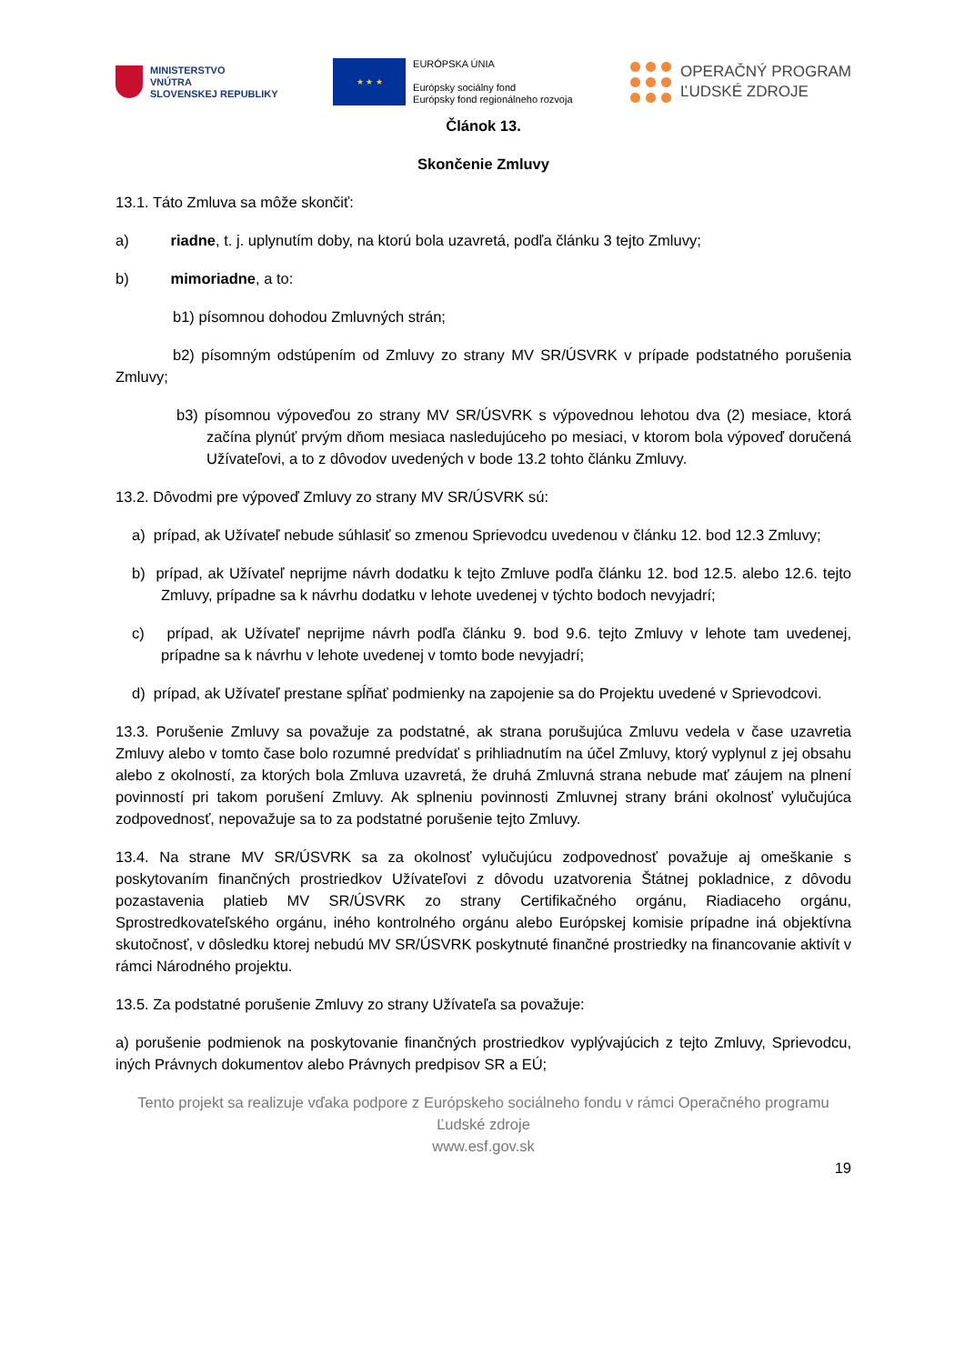MINISTERSTVO
VNÚTRA
SLOVENSKEJ REPUBLIKY
★ ★ ★
EURÓPSKA ÚNIA
Európsky sociálny fond
Európsky fond regionálneho rozvoja
OPERAČNÝ PROGRAM
ĽUDSKÉ ZDROJE
Článok 13.
Skončenie Zmluvy
13.1. Táto Zmluva sa môže skončiť:
a) riadne, t. j. uplynutím doby, na ktorú bola uzavretá, podľa článku 3 tejto Zmluvy;
b) mimoriadne, a to:
b1) písomnou dohodou Zmluvných strán;
b2) písomným odstúpením od Zmluvy zo strany MV SR/ÚSVRK v prípade podstatného porušenia Zmluvy;
b3) písomnou výpoveďou zo strany MV SR/ÚSVRK s výpovednou lehotou dva (2) mesiace, ktorá začína plynúť prvým dňom mesiaca nasledujúceho po mesiaci, v ktorom bola výpoveď doručená Užívateľovi, a to z dôvodov uvedených v bode 13.2 tohto článku Zmluvy.
13.2. Dôvodmi pre výpoveď Zmluvy zo strany MV SR/ÚSVRK sú:
a) prípad, ak Užívateľ nebude súhlasiť so zmenou Sprievodcu uvedenou v článku 12. bod 12.3 Zmluvy;
b) prípad, ak Užívateľ neprijme návrh dodatku k tejto Zmluve podľa článku 12. bod 12.5. alebo 12.6. tejto Zmluvy, prípadne sa k návrhu dodatku v lehote uvedenej v týchto bodoch nevyjadrí;
c) prípad, ak Užívateľ neprijme návrh podľa článku 9. bod 9.6. tejto Zmluvy v lehote tam uvedenej, prípadne sa k návrhu v lehote uvedenej v tomto bode nevyjadrí;
d) prípad, ak Užívateľ prestane spĺňať podmienky na zapojenie sa do Projektu uvedené v Sprievodcovi.
13.3. Porušenie Zmluvy sa považuje za podstatné, ak strana porušujúca Zmluvu vedela v čase uzavretia Zmluvy alebo v tomto čase bolo rozumné predvídať s prihliadnutím na účel Zmluvy, ktorý vyplynul z jej obsahu alebo z okolností, za ktorých bola Zmluva uzavretá, že druhá Zmluvná strana nebude mať záujem na plnení povinností pri takom porušení Zmluvy. Ak splneniu povinnosti Zmluvnej strany bráni okolnosť vylučujúca zodpovednosť, nepovažuje sa to za podstatné porušenie tejto Zmluvy.
13.4. Na strane MV SR/ÚSVRK sa za okolnosť vylučujúcu zodpovednosť považuje aj omeškanie s poskytovaním finančných prostriedkov Užívateľovi z dôvodu uzatvorenia Štátnej pokladnice, z dôvodu pozastavenia platieb MV SR/ÚSVRK zo strany Certifikačného orgánu, Riadiaceho orgánu, Sprostredkovateľského orgánu, iného kontrolného orgánu alebo Európskej komisie prípadne iná objektívna skutočnosť, v dôsledku ktorej nebudú MV SR/ÚSVRK poskytnuté finančné prostriedky na financovanie aktivít v rámci Národného projektu.
13.5. Za podstatné porušenie Zmluvy zo strany Užívateľa sa považuje:
a) porušenie podmienok na poskytovanie finančných prostriedkov vyplývajúcich z tejto Zmluvy, Sprievodcu, iných Právnych dokumentov alebo Právnych predpisov SR a EÚ;
Tento projekt sa realizuje vďaka podpore z Európskeho sociálneho fondu v rámci Operačného programu Ľudské zdroje
www.esf.gov.sk
19